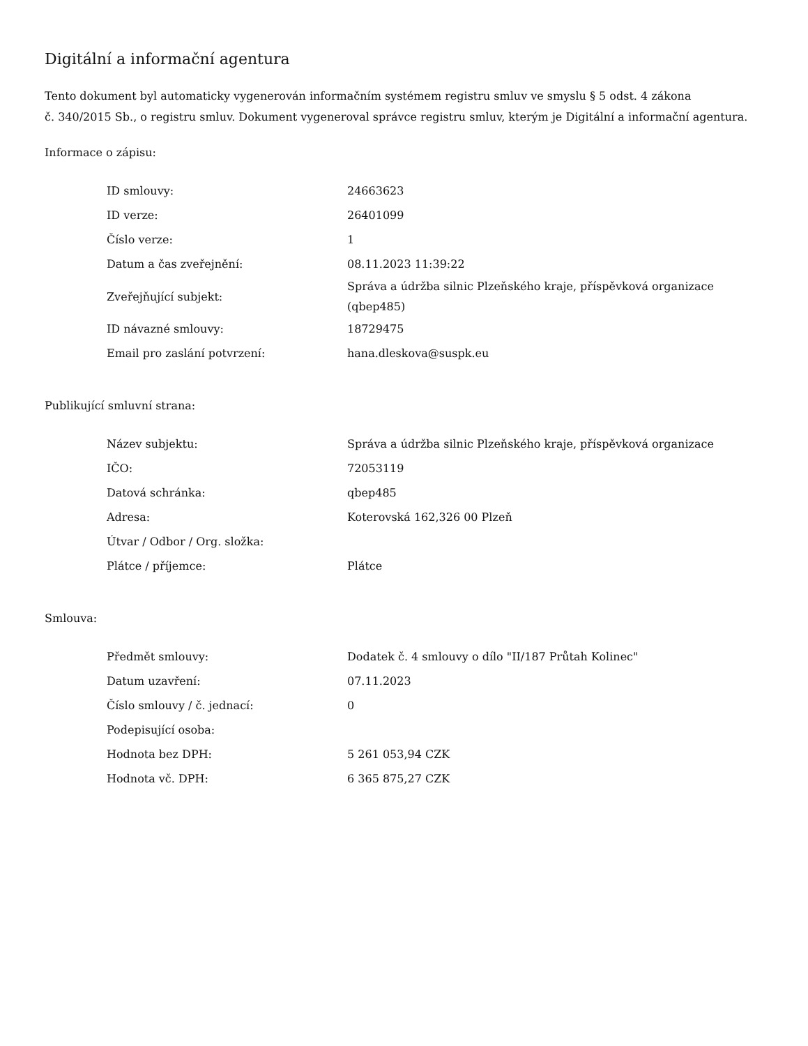Digitální a informační agentura
Tento dokument byl automaticky vygenerován informačním systémem registru smluv ve smyslu § 5 odst. 4 zákona
č. 340/2015 Sb., o registru smluv. Dokument vygeneroval správce registru smluv, kterým je Digitální a informační agentura.
Informace o zápisu:
| ID smlouvy: | 24663623 |
| ID verze: | 26401099 |
| Číslo verze: | 1 |
| Datum a čas zveřejnění: | 08.11.2023 11:39:22 |
| Zveřejňující subjekt: | Správa a údržba silnic Plzeňského kraje, příspěvková organizace (qbep485) |
| ID návazné smlouvy: | 18729475 |
| Email pro zaslání potvrzení: | hana.dleskova@suspk.eu |
Publikující smluvní strana:
| Název subjektu: | Správa a údržba silnic Plzeňského kraje, příspěvková organizace |
| IČO: | 72053119 |
| Datová schránka: | qbep485 |
| Adresa: | Koterovská 162,326 00 Plzeň |
| Útvar / Odbor / Org. složka: | |
| Plátce / příjemce: | Plátce |
Smlouva:
| Předmět smlouvy: | Dodatek č. 4 smlouvy o dílo "II/187 Průtah Kolinec" |
| Datum uzavření: | 07.11.2023 |
| Číslo smlouvy / č. jednací: | 0 |
| Podepisující osoba: | |
| Hodnota bez DPH: | 5 261 053,94 CZK |
| Hodnota vč. DPH: | 6 365 875,27 CZK |